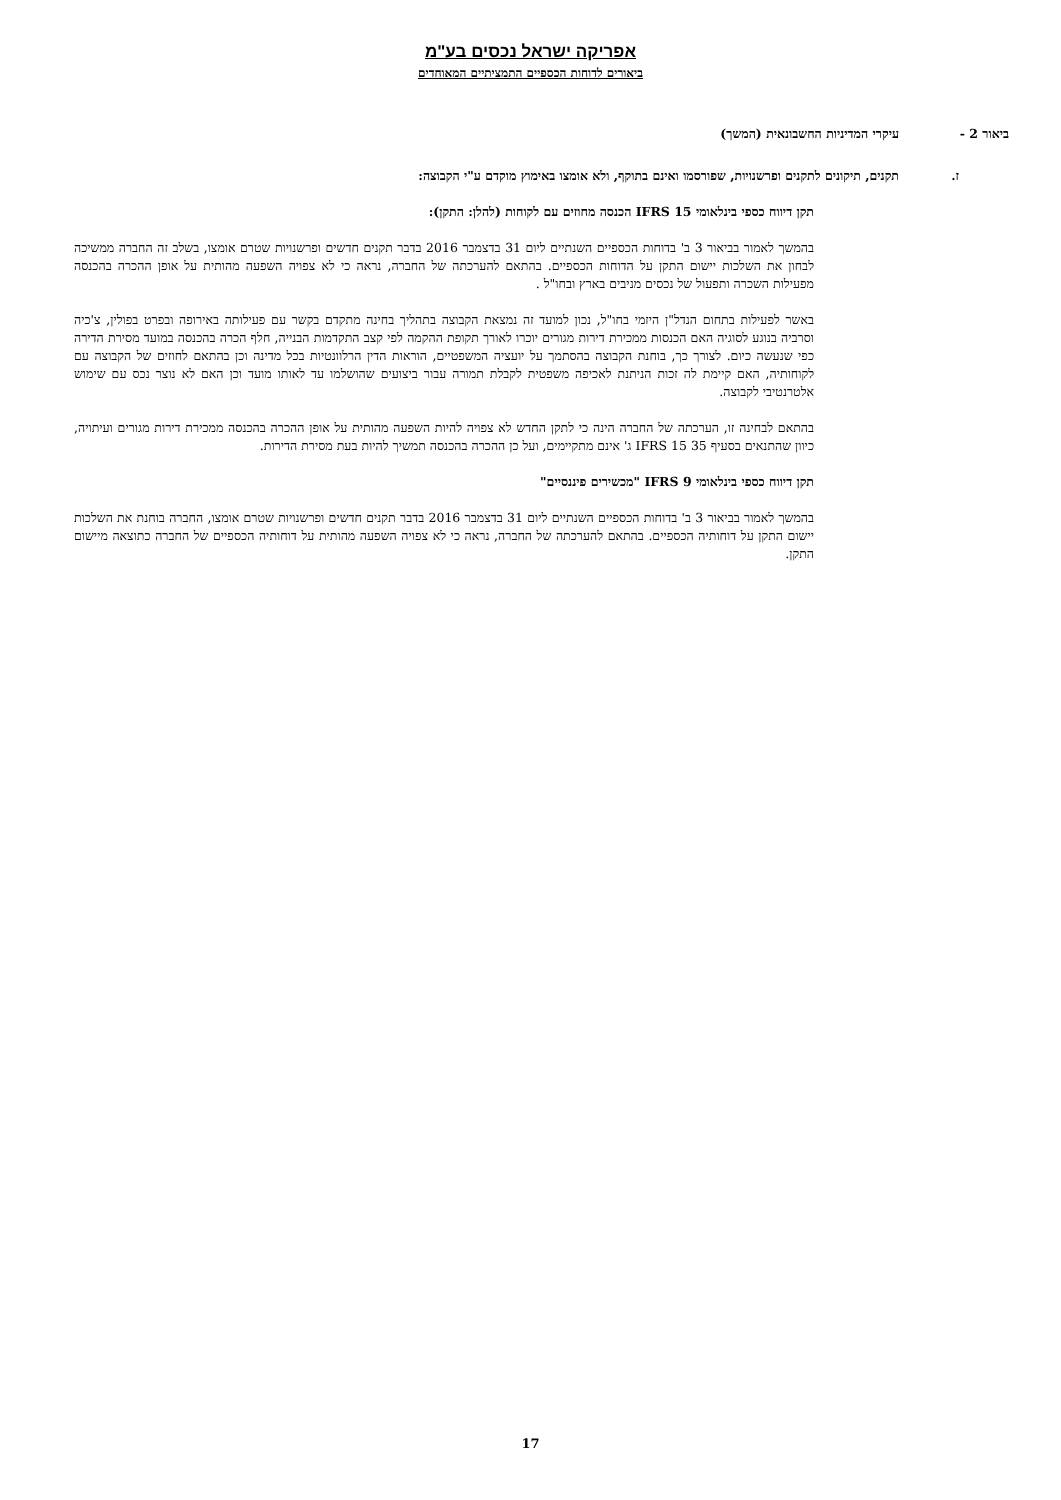אפריקה ישראל נכסים בע"מ
ביאורים לדוחות הכספיים התמציתיים המאוחדים
ביאור 2 - עיקרי המדיניות החשבונאית (המשך)
ז. תקנים, תיקונים לתקנים ופרשנויות, שפורסמו ואינם בתוקף, ולא אומצו באימוץ מוקדם ע"י הקבוצה:
תקן דיווח כספי בינלאומי IFRS 15 הכנסה מחוזים עם לקוחות (להלן: התקן):
בהמשך לאמור בביאור 3 ב' בדוחות הכספיים השנתיים ליום 31 בדצמבר 2016 בדבר תקנים חדשים ופרשנויות שטרם אומצו, בשלב זה החברה ממשיכה לבחון את השלכות יישום התקן על הדוחות הכספיים. בהתאם להערכתה של החברה, נראה כי לא צפויה השפעה מהותית על אופן ההכרה בהכנסה מפעילות השכרה ותפעול של נכסים מניבים בארץ ובחו"ל .
באשר לפעילות בתחום הנדל"ן היזמי בחו"ל, נכון למועד זה נמצאת הקבוצה בתהליך בחינה מתקדם בקשר עם פעילותה באירופה ובפרט בפולין, צ'כיה וסרביה בנוגע לסוגיה האם הכנסות ממכירת דירות מגורים יוכרו לאורך תקופת ההקמה לפי קצב התקדמות הבנייה, חלף הכרה בהכנסה במועד מסירת הדירה כפי שנעשה כיום. לצורך כך, בוחנת הקבוצה בהסתמך על יועציה המשפטיים, הוראות הדין הרלוונטיות בכל מדינה וכן בהתאם לחוזים של הקבוצה עם לקוחותיה, האם קיימת לה זכות הניתנת לאכיפה משפטית לקבלת תמורה עבור ביצועים שהושלמו עד לאותו מועד וכן האם לא נוצר נכס עם שימוש אלטרנטיבי לקבוצה.
בהתאם לבחינה זו, הערכתה של החברה הינה כי לתקן החדש לא צפויה להיות השפעה מהותית על אופן ההכרה בהכנסה ממכירת דירות מגורים ועיתויה, כיוון שהתנאים בסעיף IFRS 15 35 ג' אינם מתקיימים, ועל כן ההכרה בהכנסה תמשיך להיות בעת מסירת הדירות.
תקן דיווח כספי בינלאומי IFRS 9 "מכשירים פיננסיים"
בהמשך לאמור בביאור 3 ב' בדוחות הכספיים השנתיים ליום 31 בדצמבר 2016 בדבר תקנים חדשים ופרשנויות שטרם אומצו, החברה בוחנת את השלכות יישום התקן על דוחותיה הכספיים. בהתאם להערכתה של החברה, נראה כי לא צפויה השפעה מהותית על דוחותיה הכספיים של החברה כתוצאה מיישום התקן.
17